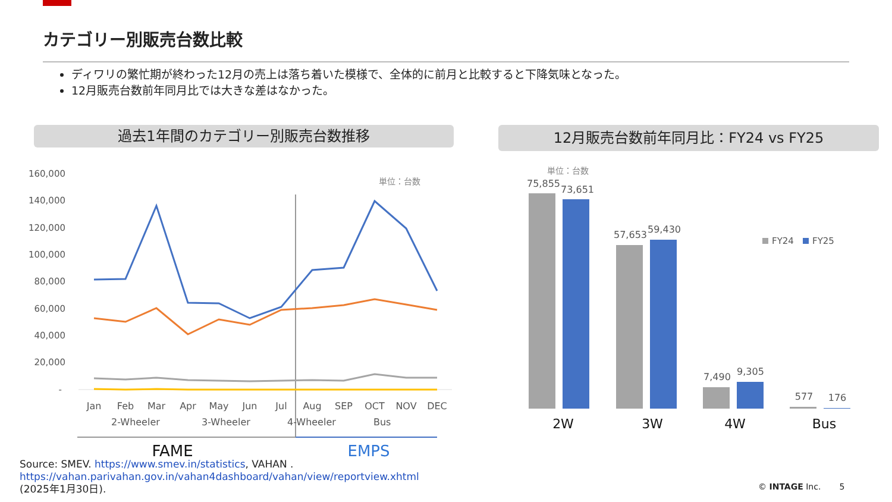カテゴリー別販売台数比較
ディワリの繁忙期が終わった12月の売上は落ち着いた模様で、全体的に前月と比較すると下降気味となった。
12月販売台数前年同月比では大きな差はなかった。
過去1年間のカテゴリー別販売台数推移 12月販売台数前年同月比：FY24 vs FY25
160,000
140,000
120,000
100,000
80,000
60,000
40,000
20,000
-
単位：台数
Jan
Feb
Mar
Apr
May
Jun
Jul
Aug
SEP
OCT
NOV
DEC
2-Wheeler
3-Wheeler
4-Wheeler
Bus
FAME
EMPS
単位：台数
75,855
73,651
57,653
59,430
7,490
9,305
577
176
FY24
FY25
2W
3W
4W
Bus
Source: SMEV. https://www.smev.in/statistics, VAHAN .
https://vahan.parivahan.gov.in/vahan4dashboard/vahan/view/reportview.xhtml
(2025年1月30日).
© INTAGE Inc. 5